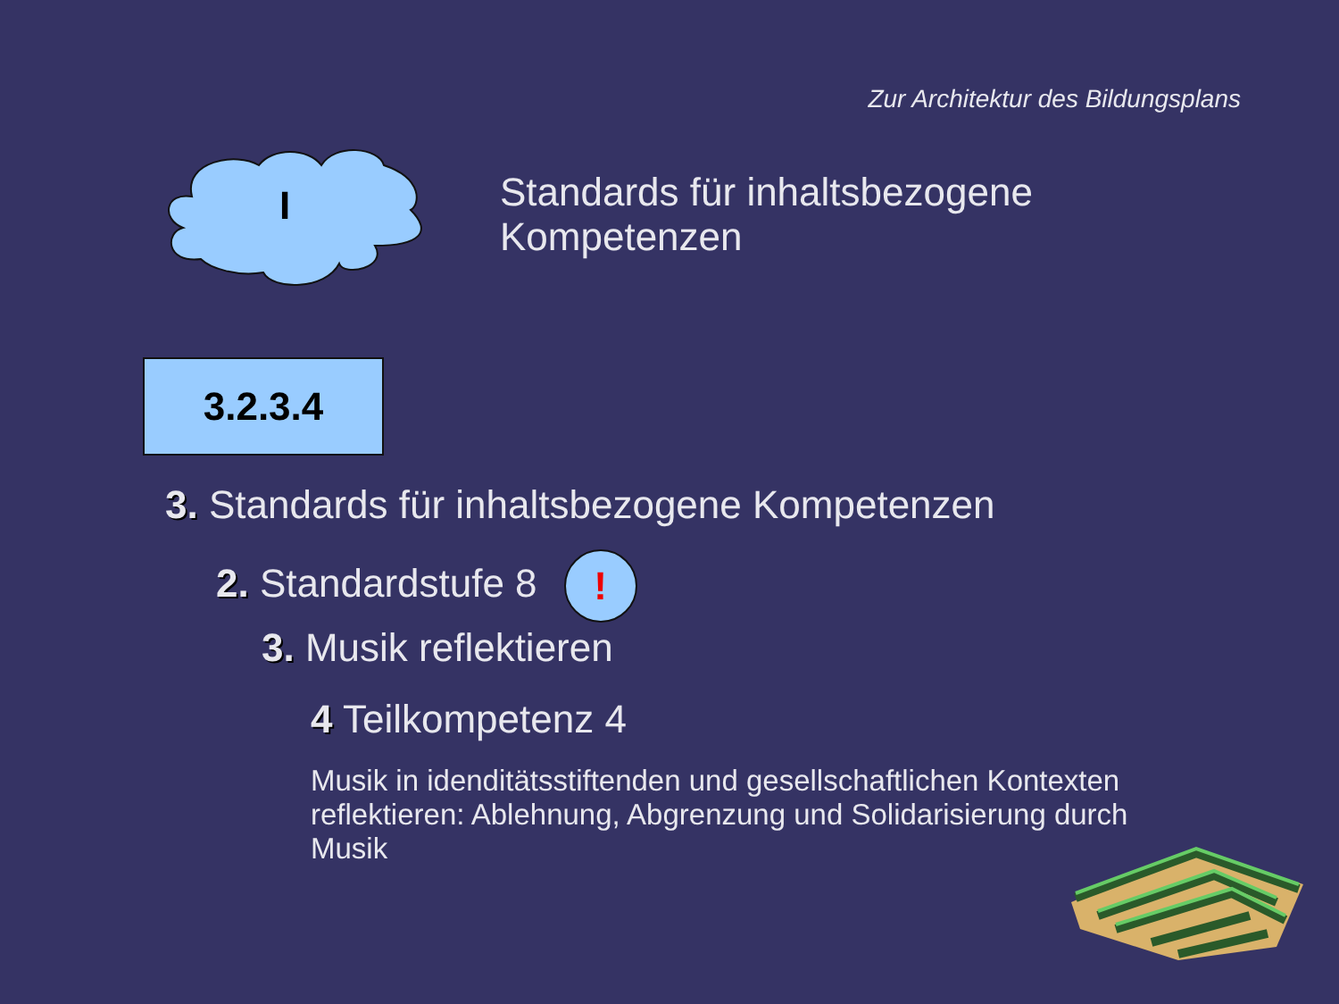Zur Architektur des Bildungsplans
I
Standards für inhaltsbezogene
Kompetenzen
3.2.3.4
3. Standards für inhaltsbezogene Kompetenzen
2. Standardstufe 8!
3. Musik reflektieren
4 Teilkompetenz 4
Musik in idenditätsstiftenden und gesellschaftlichen Kontexten reflektieren: Ablehnung, Abgrenzung und Solidarisierung durch Musik